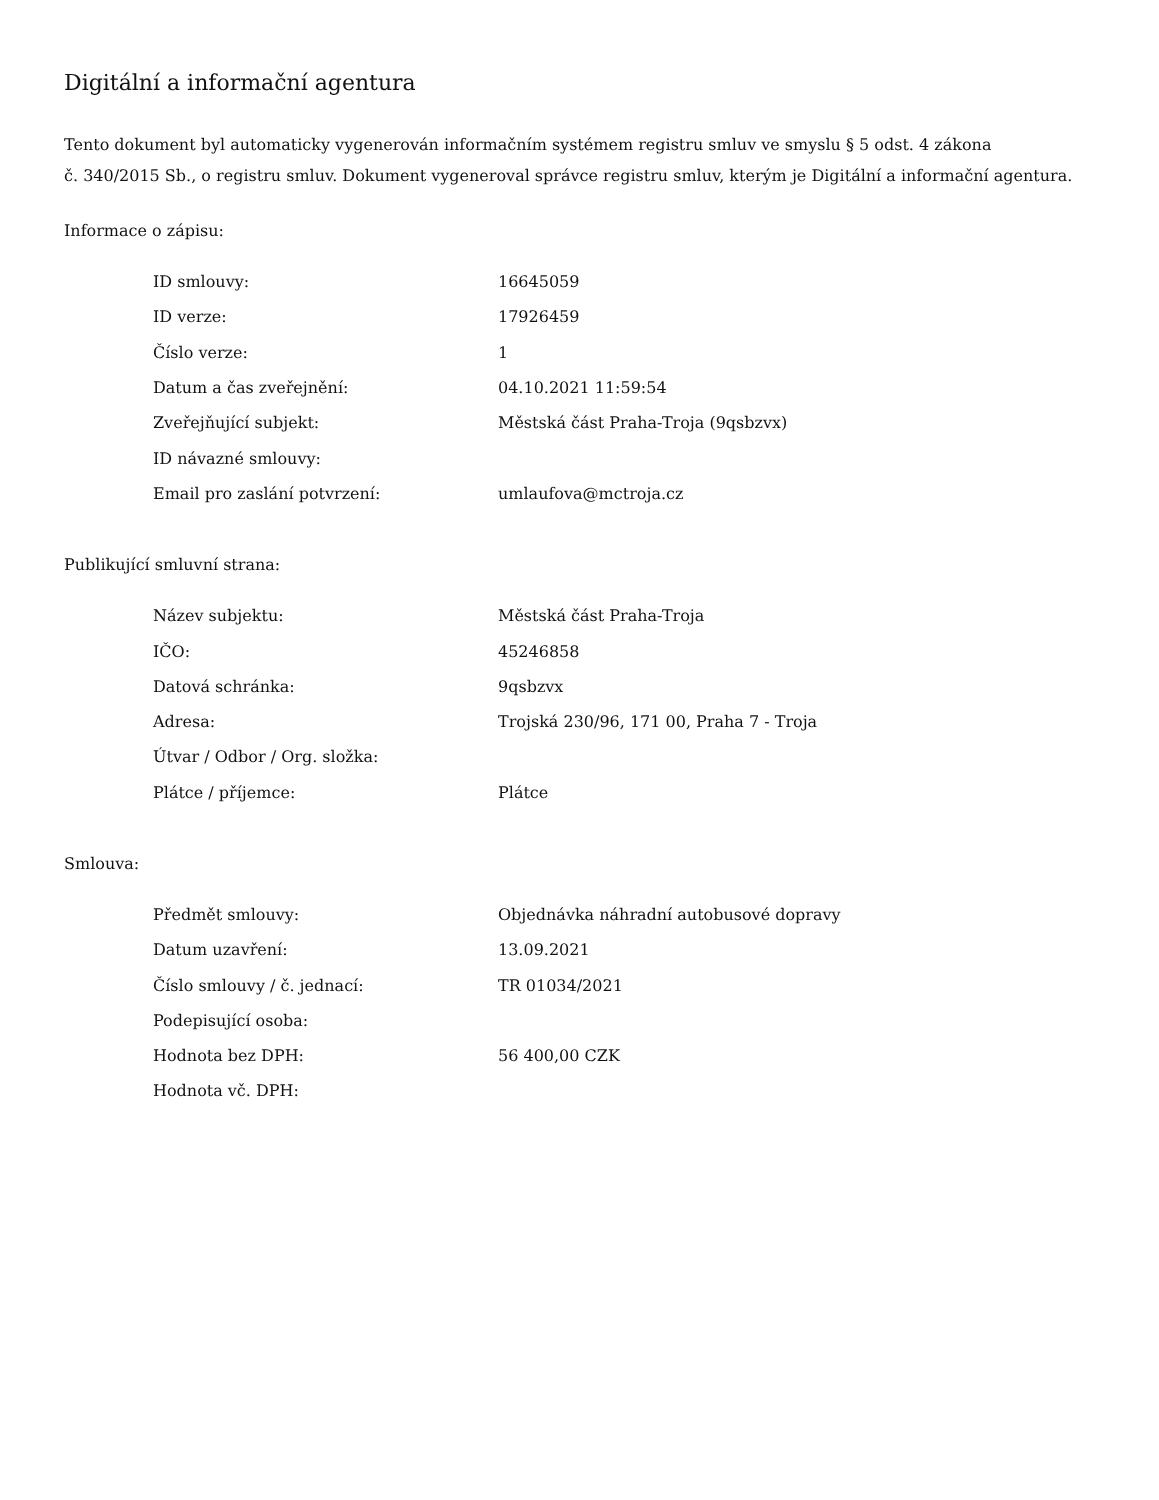Digitální a informační agentura
Tento dokument byl automaticky vygenerován informačním systémem registru smluv ve smyslu § 5 odst. 4 zákona
č. 340/2015 Sb., o registru smluv. Dokument vygeneroval správce registru smluv, kterým je Digitální a informační agentura.
Informace o zápisu:
| ID smlouvy: | 16645059 |
| ID verze: | 17926459 |
| Číslo verze: | 1 |
| Datum a čas zveřejnění: | 04.10.2021 11:59:54 |
| Zveřejňující subjekt: | Městská část Praha-Troja (9qsbzvx) |
| ID návazné smlouvy: | |
| Email pro zaslání potvrzení: | umlaufova@mctroja.cz |
Publikující smluvní strana:
| Název subjektu: | Městská část Praha-Troja |
| IČO: | 45246858 |
| Datová schránka: | 9qsbzvx |
| Adresa: | Trojská 230/96, 171 00, Praha 7 - Troja |
| Útvar / Odbor / Org. složka: | |
| Plátce / příjemce: | Plátce |
Smlouva:
| Předmět smlouvy: | Objednávka náhradní autobusové dopravy |
| Datum uzavření: | 13.09.2021 |
| Číslo smlouvy / č. jednací: | TR 01034/2021 |
| Podepisující osoba: | |
| Hodnota bez DPH: | 56 400,00 CZK |
| Hodnota vč. DPH: | |